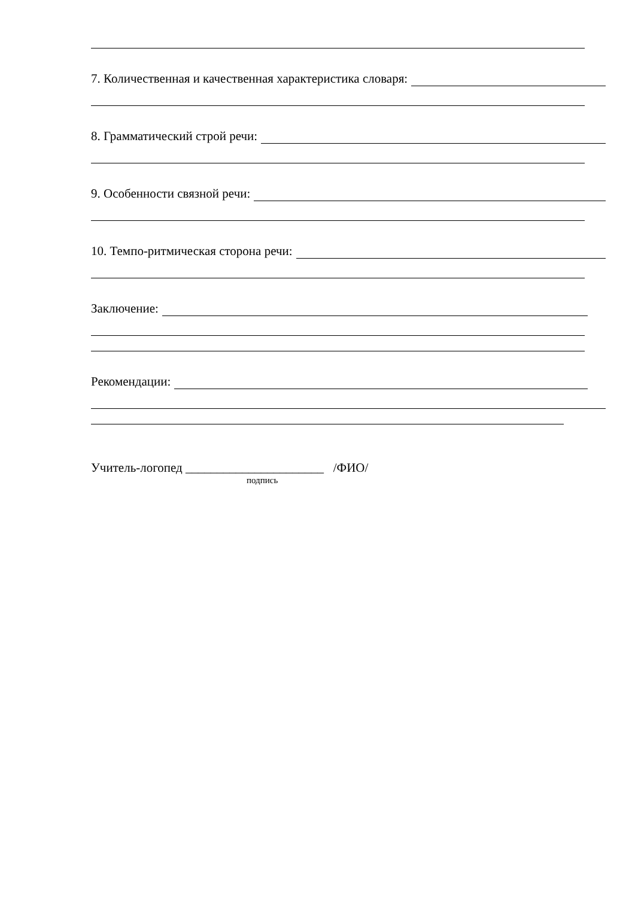7. Количественная и качественная характеристика словаря:
8. Грамматический строй речи:
9. Особенности связной речи:
10. Темпо-ритмическая сторона речи:
Заключение:
Рекомендации:
Учитель-логопед ______________________ /ФИО/
подпись